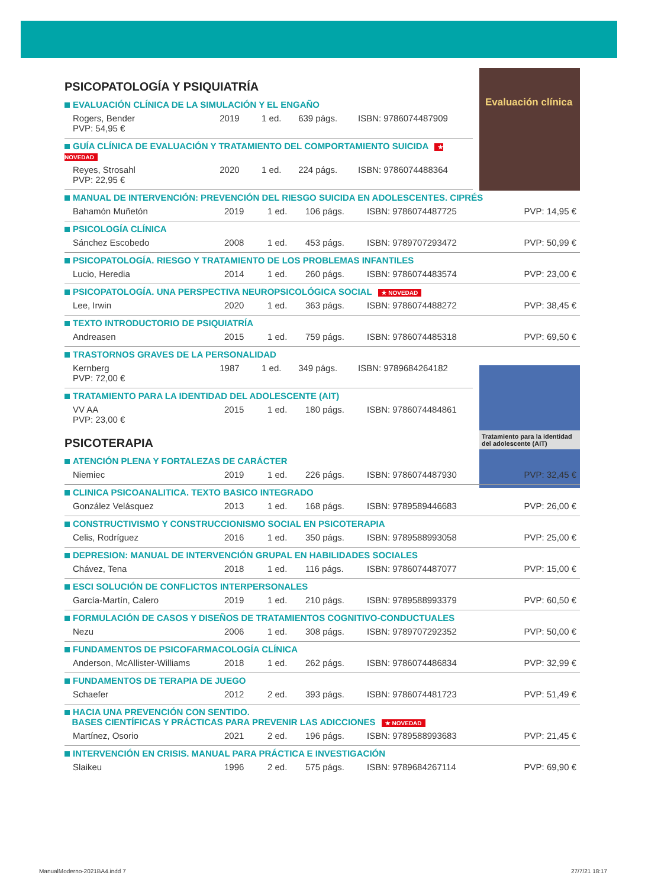Evaluación clínica
Tratamiento para la identidad del adolescente (AIT)
PSICOPATOLOGÍA Y PSIQUIATRÍA
EVALUACIÓN CLÍNICA DE LA SIMULACIÓN Y EL ENGAÑO
Rogers, Bender
PVP: 54,95 € 2019 1 ed. 639 págs. ISBN: 9786074487909
GUÍA CLÍNICA DE EVALUACIÓN Y TRATAMIENTO DEL COMPORTAMIENTO SUICIDA ★ NOVEDAD
Reyes, Strosahl
PVP: 22,95 € 2020 1 ed. 224 págs. ISBN: 9786074488364
MANUAL DE INTERVENCIÓN: PREVENCIÓN DEL RIESGO SUICIDA EN ADOLESCENTES. CIPRÉS
Bahamón Muñetón 2019 1 ed. 106 págs. ISBN: 9786074487725 PVP: 14,95 €
PSICOLOGÍA CLÍNICA
Sánchez Escobedo 2008 1 ed. 453 págs. ISBN: 9789707293472 PVP: 50,99 €
PSICOPATOLOGÍA. RIESGO Y TRATAMIENTO DE LOS PROBLEMAS INFANTILES
Lucio, Heredia 2014 1 ed. 260 págs. ISBN: 9786074483574 PVP: 23,00 €
PSICOPATOLOGÍA. UNA PERSPECTIVA NEUROPSICOLÓGICA SOCIAL ★ NOVEDAD
Lee, Irwin 2020 1 ed. 363 págs. ISBN: 9786074488272 PVP: 38,45 €
TEXTO INTRODUCTORIO DE PSIQUIATRÍA
Andreasen 2015 1 ed. 759 págs. ISBN: 9786074485318 PVP: 69,50 €
TRASTORNOS GRAVES DE LA PERSONALIDAD
Kernberg
PVP: 72,00 € 1987 1 ed. 349 págs. ISBN: 9789684264182
TRATAMIENTO PARA LA IDENTIDAD DEL ADOLESCENTE (AIT)
VV AA
PVP: 23,00 € 2015 1 ed. 180 págs. ISBN: 9786074484861
PSICOTERAPIA
ATENCIÓN PLENA Y FORTALEZAS DE CARÁCTER
Niemiec 2019 1 ed. 226 págs. ISBN: 9786074487930 PVP: 32,45 €
CLINICA PSICOANALITICA. TEXTO BASICO INTEGRADO
González Velásquez 2013 1 ed. 168 págs. ISBN: 9789589446683 PVP: 26,00 €
CONSTRUCTIVISMO Y CONSTRUCCIONISMO SOCIAL EN PSICOTERAPIA
Celis, Rodríguez 2016 1 ed. 350 págs. ISBN: 9789588993058 PVP: 25,00 €
DEPRESION: MANUAL DE INTERVENCIÓN GRUPAL EN HABILIDADES SOCIALES
Chávez, Tena 2018 1 ed. 116 págs. ISBN: 9786074487077 PVP: 15,00 €
ESCI SOLUCIÓN DE CONFLICTOS INTERPERSONALES
García-Martín, Calero 2019 1 ed. 210 págs. ISBN: 9789588993379 PVP: 60,50 €
FORMULACIÓN DE CASOS Y DISEÑOS DE TRATAMIENTOS COGNITIVO-CONDUCTUALES
Nezu 2006 1 ed. 308 págs. ISBN: 9789707292352 PVP: 50,00 €
FUNDAMENTOS DE PSICOFARMACOLOGÍA CLÍNICA
Anderson, McAllister-Williams 2018 1 ed. 262 págs. ISBN: 9786074486834 PVP: 32,99 €
FUNDAMENTOS DE TERAPIA DE JUEGO
Schaefer 2012 2 ed. 393 págs. ISBN: 9786074481723 PVP: 51,49 €
HACIA UNA PREVENCIÓN CON SENTIDO.
BASES CIENTÍFICAS Y PRÁCTICAS PARA PREVENIR LAS ADICCIONES ★ NOVEDAD
Martínez, Osorio 2021 2 ed. 196 págs. ISBN: 9789588993683 PVP: 21,45 €
INTERVENCIÓN EN CRISIS. MANUAL PARA PRÁCTICA E INVESTIGACIÓN
Slaikeu 1996 2 ed. 575 págs. ISBN: 9789684267114 PVP: 69,90 €
ManualModerno-2021BA4.indd 7 27/7/21 18:17